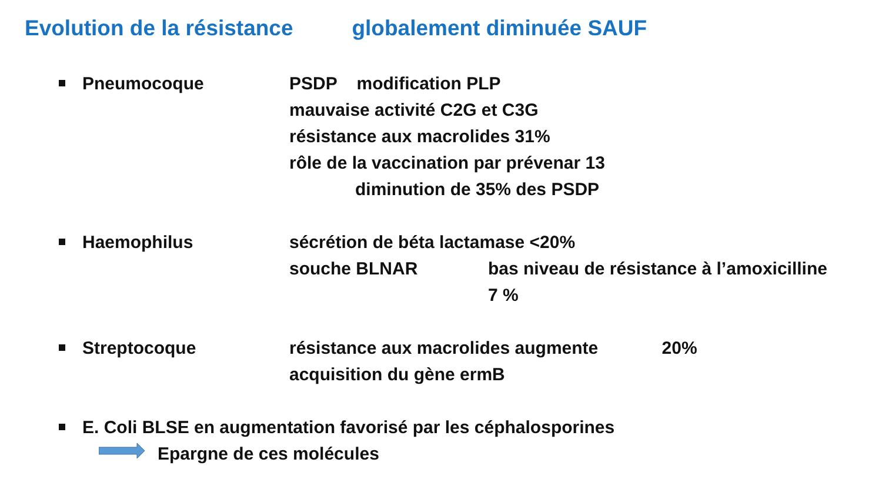Evolution de la résistance globalement diminuée SAUF
Pneumocoque PSDP modification PLP
mauvaise activité C2G et C3G
résistance aux macrolides 31%
rôle de la vaccination par prévenar 13
diminution de 35% des PSDP
Haemophilus sécrétion de béta lactamase <20%
souche BLNAR bas niveau de résistance à l’amoxicilline
7 %
Streptocoque résistance aux macrolides augmente 20%
acquisition du gène ermB
E. Coli BLSE en augmentation favorisé par les céphalosporines
Epargne de ces molécules